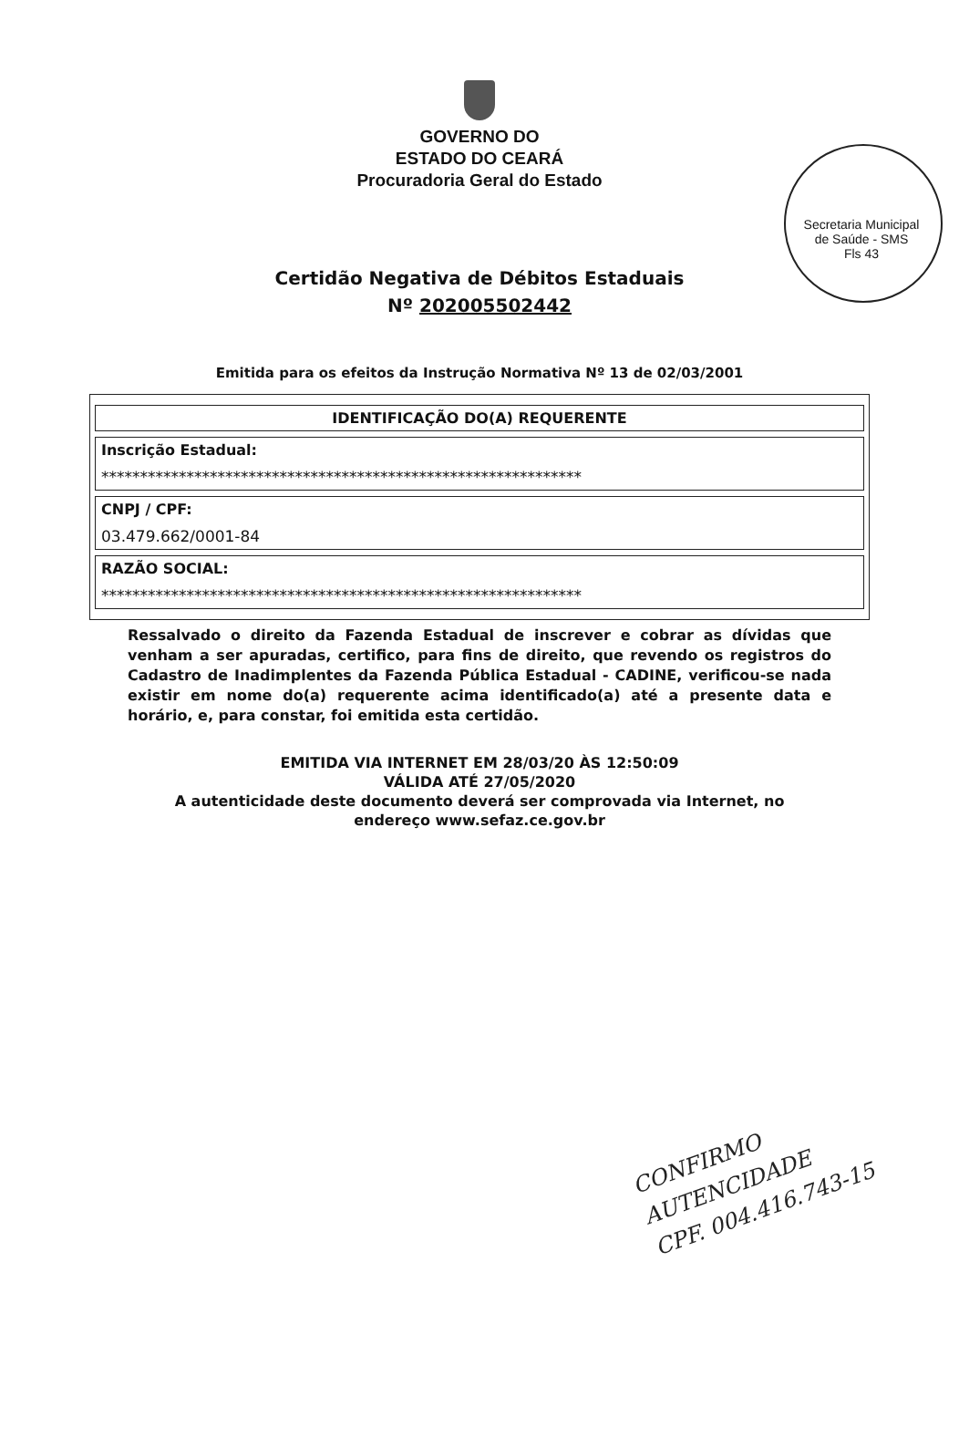Secretaria Municipal de Saúde - SMS
Fls 43
GOVERNO DO
ESTADO DO CEARÁ
Procuradoria Geral do Estado
Certidão Negativa de Débitos Estaduais
Nº 202005502442
Emitida para os efeitos da Instrução Normativa Nº 13 de 02/03/2001
| IDENTIFICAÇÃO DO(A) REQUERENTE |
| --- |
| Inscrição Estadual: ************************************************************** |
| CNPJ / CPF: 03.479.662/0001-84 |
| RAZÃO SOCIAL: ************************************************************** |
Ressalvado o direito da Fazenda Estadual de inscrever e cobrar as dívidas que venham a ser apuradas, certifico, para fins de direito, que revendo os registros do Cadastro de Inadimplentes da Fazenda Pública Estadual - CADINE, verificou-se nada existir em nome do(a) requerente acima identificado(a) até a presente data e horário, e, para constar, foi emitida esta certidão.
EMITIDA VIA INTERNET EM 28/03/20 ÀS 12:50:09
VÁLIDA ATÉ 27/05/2020
A autenticidade deste documento deverá ser comprovada via Internet, no
endereço www.sefaz.ce.gov.br
CONFIRMO
AUTENCIDADE
CPF. 004.416.743-15